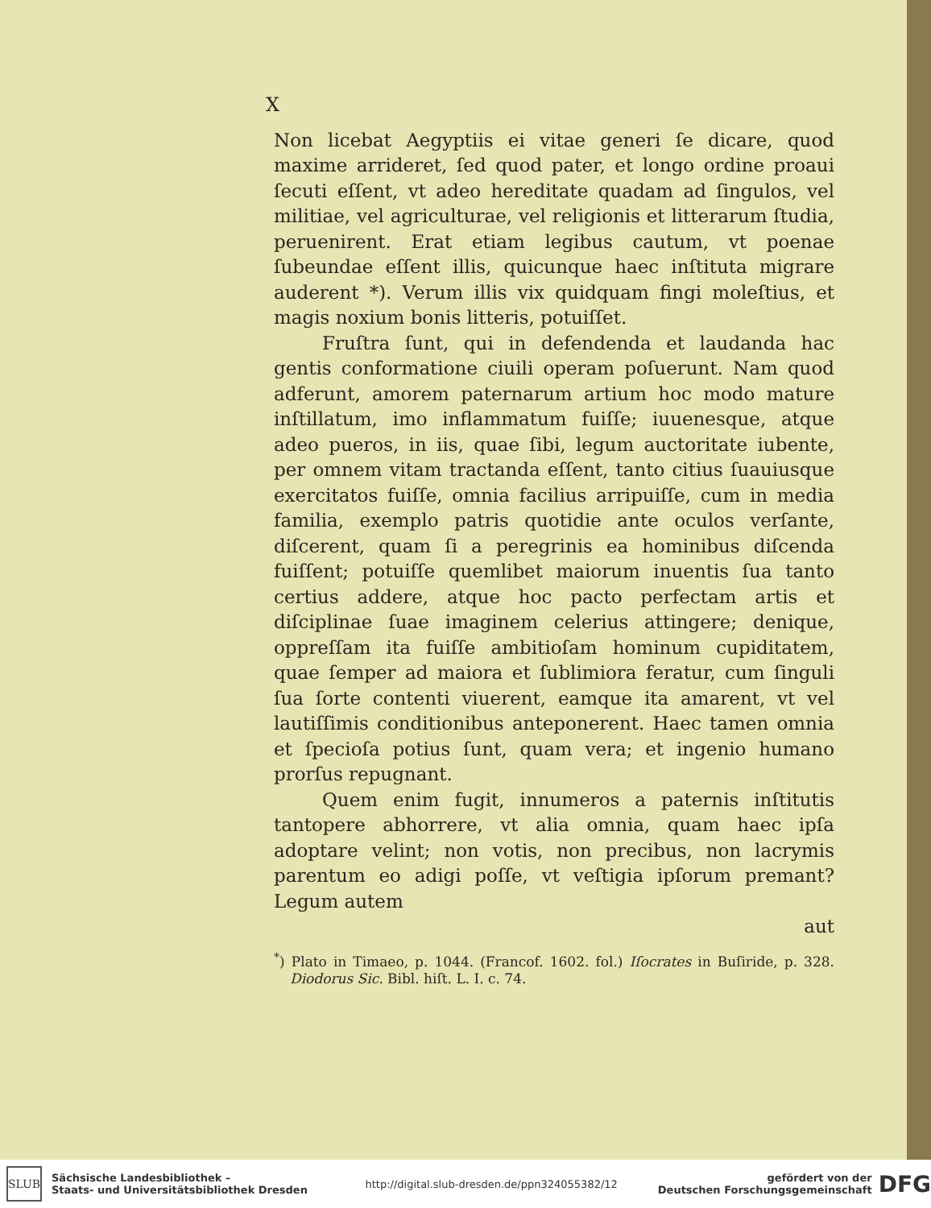X
Non licebat Aegyptiis ei vitae generi ſe dicare, quod maxime arrideret, ſed quod pater, et longo ordine proaui ſecuti eſſent, vt adeo hereditate quadam ad ſingulos, vel militiae, vel agriculturae, vel religionis et litterarum ſtudia, peruenirent. Erat etiam legibus cautum, vt poenae ſubeundae eſſent illis, quicunque haec inſtituta migrare auderent *). Verum illis vix quidquam fingi moleſtius, et magis noxium bonis litteris, potuiſſet.
Fruſtra ſunt, qui in defendenda et laudanda hac gentis conformatione ciuili operam poſuerunt. Nam quod adferunt, amorem paternarum artium hoc modo mature inſtillatum, imo inflammatum fuiſſe; iuuenesque, atque adeo pueros, in iis, quae ſibi, legum auctoritate iubente, per omnem vitam tractanda eſſent, tanto citius ſuauiusque exercitatos fuiſſe, omnia facilius arripuiſſe, cum in media familia, exemplo patris quotidie ante oculos verſante, diſcerent, quam ſi a peregrinis ea hominibus diſcenda fuiſſent; potuiſſe quemlibet maiorum inuentis ſua tanto certius addere, atque hoc pacto perfectam artis et diſciplinae ſuae imaginem celerius attingere; denique, oppreſſam ita fuiſſe ambitioſam hominum cupiditatem, quae ſemper ad maiora et ſublimiora feratur, cum ſinguli ſua ſorte contenti viuerent, eamque ita amarent, vt vel lautiſſimis conditionibus anteponerent. Haec tamen omnia et ſpecioſa potius ſunt, quam vera; et ingenio humano prorſus repugnant.
Quem enim fugit, innumeros a paternis inſtitutis tantopere abhorrere, vt alia omnia, quam haec ipſa adoptare velint; non votis, non precibus, non lacrymis parentum eo adigi poſſe, vt veſtigia ipſorum premant? Legum autem
aut
<sup>*</sup>) Plato in Timaeo, p. 1044. (Francof. 1602. fol.) Iſocrates in Buſiride, p. 328. Diodorus Sic. Bibl. hiſt. L. I. c. 74.
SLUB
Sächsische Landesbibliothek –
Staats- und Universitätsbibliothek Dresden
http://digital.slub-dresden.de/ppn324055382/12
gefördert von der
Deutschen Forschungsgemeinschaft
DFG